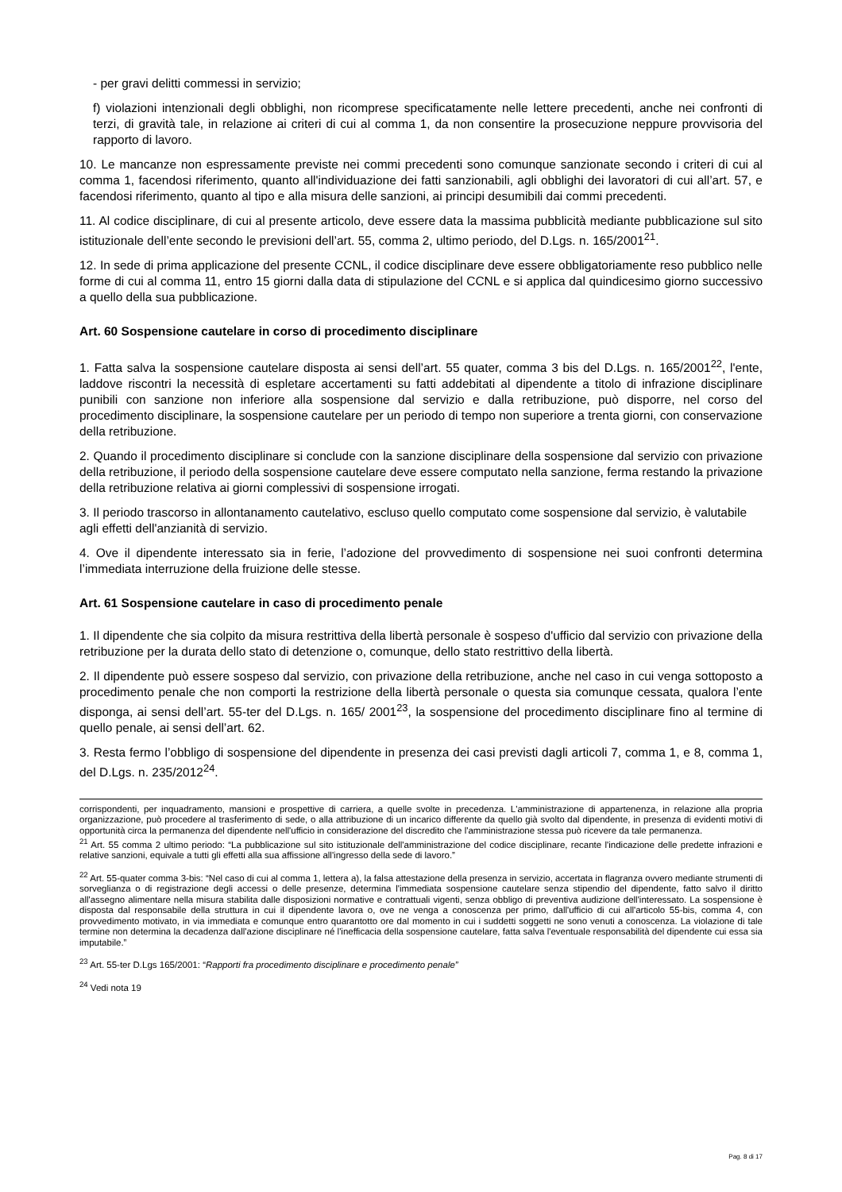- per gravi delitti commessi in servizio;
f) violazioni intenzionali degli obblighi, non ricomprese specificatamente nelle lettere precedenti, anche nei confronti di terzi, di gravità tale, in relazione ai criteri di cui al comma 1, da non consentire la prosecuzione neppure provvisoria del rapporto di lavoro.
10. Le mancanze non espressamente previste nei commi precedenti sono comunque sanzionate secondo i criteri di cui al comma 1, facendosi riferimento, quanto all'individuazione dei fatti sanzionabili, agli obblighi dei lavoratori di cui all’art. 57, e facendosi riferimento, quanto al tipo e alla misura delle sanzioni, ai principi desumibili dai commi precedenti.
11. Al codice disciplinare, di cui al presente articolo, deve essere data la massima pubblicità mediante pubblicazione sul sito istituzionale dell’ente secondo le previsioni dell’art. 55, comma 2, ultimo periodo, del D.Lgs. n. 165/2001<sup>21</sup>.
12. In sede di prima applicazione del presente CCNL, il codice disciplinare deve essere obbligatoriamente reso pubblico nelle forme di cui al comma 11, entro 15 giorni dalla data di stipulazione del CCNL e si applica dal quindicesimo giorno successivo a quello della sua pubblicazione.
Art. 60 Sospensione cautelare in corso di procedimento disciplinare
1. Fatta salva la sospensione cautelare disposta ai sensi dell’art. 55 quater, comma 3 bis del D.Lgs. n. 165/2001<sup>22</sup>, l'ente, laddove riscontri la necessità di espletare accertamenti su fatti addebitati al dipendente a titolo di infrazione disciplinare punibili con sanzione non inferiore alla sospensione dal servizio e dalla retribuzione, può disporre, nel corso del procedimento disciplinare, la sospensione cautelare per un periodo di tempo non superiore a trenta giorni, con conservazione della retribuzione.
2. Quando il procedimento disciplinare si conclude con la sanzione disciplinare della sospensione dal servizio con privazione della retribuzione, il periodo della sospensione cautelare deve essere computato nella sanzione, ferma restando la privazione della retribuzione relativa ai giorni complessivi di sospensione irrogati.
3. Il periodo trascorso in allontanamento cautelativo, escluso quello computato come sospensione dal servizio, è valutabile agli effetti dell'anzianità di servizio.
4. Ove il dipendente interessato sia in ferie, l’adozione del provvedimento di sospensione nei suoi confronti determina l’immediata interruzione della fruizione delle stesse.
Art. 61 Sospensione cautelare in caso di procedimento penale
1. Il dipendente che sia colpito da misura restrittiva della libertà personale è sospeso d'ufficio dal servizio con privazione della retribuzione per la durata dello stato di detenzione o, comunque, dello stato restrittivo della libertà.
2. Il dipendente può essere sospeso dal servizio, con privazione della retribuzione, anche nel caso in cui venga sottoposto a procedimento penale che non comporti la restrizione della libertà personale o questa sia comunque cessata, qualora l’ente disponga, ai sensi dell’art. 55-ter del D.Lgs. n. 165/ 2001<sup>23</sup>, la sospensione del procedimento disciplinare fino al termine di quello penale, ai sensi dell’art. 62.
3. Resta fermo l’obbligo di sospensione del dipendente in presenza dei casi previsti dagli articoli 7, comma 1, e 8, comma 1, del D.Lgs. n. 235/2012<sup>24</sup>.
corrispondenti, per inquadramento, mansioni e prospettive di carriera, a quelle svolte in precedenza. L'amministrazione di appartenenza, in relazione alla propria organizzazione, può procedere al trasferimento di sede, o alla attribuzione di un incarico differente da quello già svolto dal dipendente, in presenza di evidenti motivi di opportunità circa la permanenza del dipendente nell'ufficio in considerazione del discredito che l'amministrazione stessa può ricevere da tale permanenza.
<sup>21</sup> Art. 55 comma 2 ultimo periodo: “La pubblicazione sul sito istituzionale dell'amministrazione del codice disciplinare, recante l'indicazione delle predette infrazioni e relative sanzioni, equivale a tutti gli effetti alla sua affissione all'ingresso della sede di lavoro.”
<sup>22</sup> Art. 55-quater comma 3-bis: “Nel caso di cui al comma 1, lettera a), la falsa attestazione della presenza in servizio, accertata in flagranza ovvero mediante strumenti di sorveglianza o di registrazione degli accessi o delle presenze, determina l'immediata sospensione cautelare senza stipendio del dipendente, fatto salvo il diritto all'assegno alimentare nella misura stabilita dalle disposizioni normative e contrattuali vigenti, senza obbligo di preventiva audizione dell'interessato. La sospensione è disposta dal responsabile della struttura in cui il dipendente lavora o, ove ne venga a conoscenza per primo, dall'ufficio di cui all'articolo 55-bis, comma 4, con provvedimento motivato, in via immediata e comunque entro quarantotto ore dal momento in cui i suddetti soggetti ne sono venuti a conoscenza. La violazione di tale termine non determina la decadenza dall'azione disciplinare né l'inefficacia della sospensione cautelare, fatta salva l'eventuale responsabilità del dipendente cui essa sia imputabile.”
<sup>23</sup> Art. 55-ter D.Lgs 165/2001: “Rapporti fra procedimento disciplinare e procedimento penale”
<sup>24</sup> Vedi nota 19
Pag. 8 di 17